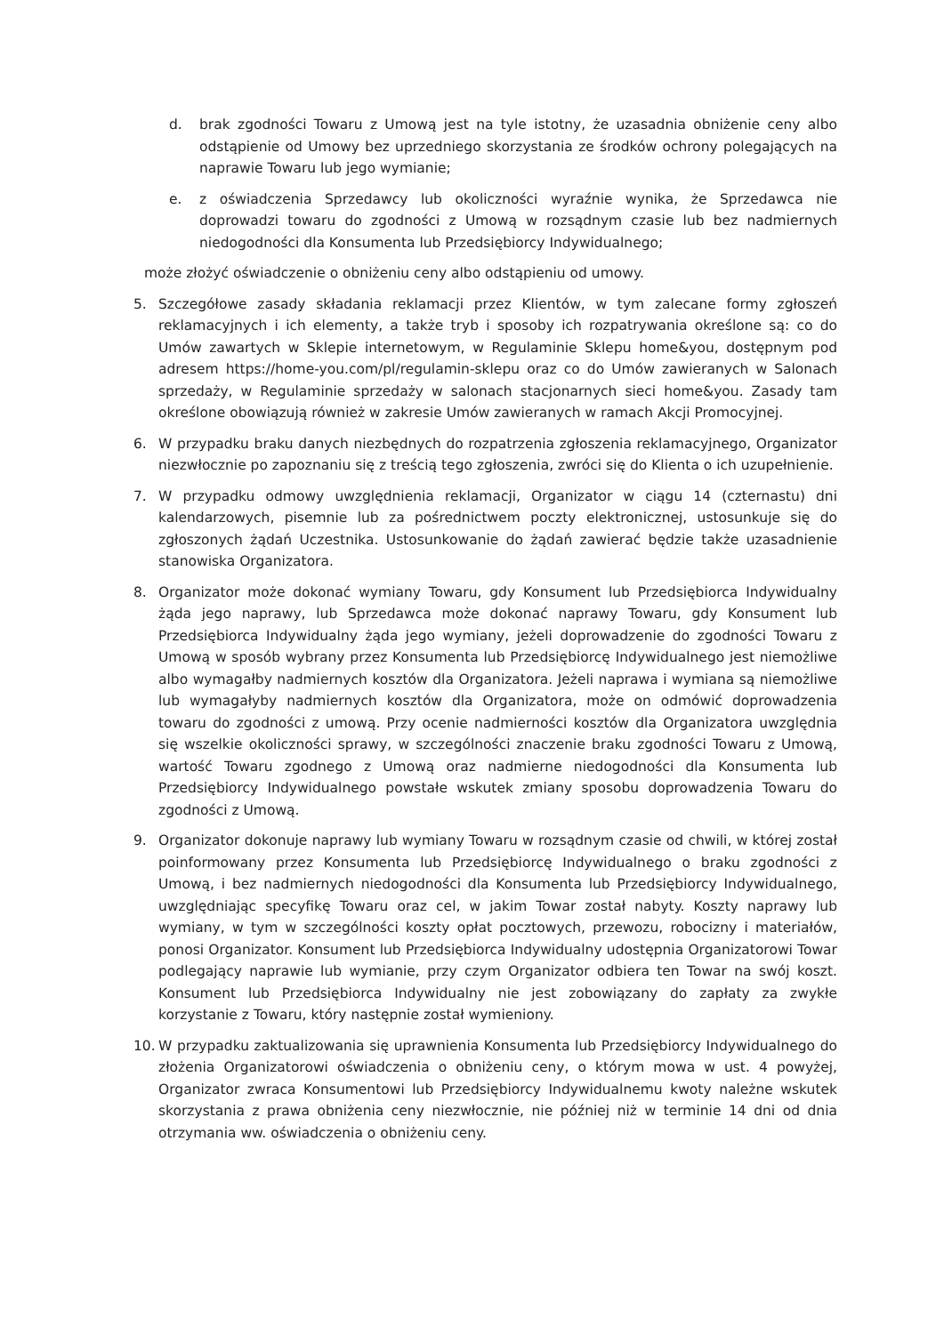d. brak zgodności Towaru z Umową jest na tyle istotny, że uzasadnia obniżenie ceny albo odstąpienie od Umowy bez uprzedniego skorzystania ze środków ochrony polegających na naprawie Towaru lub jego wymianie;
e. z oświadczenia Sprzedawcy lub okoliczności wyraźnie wynika, że Sprzedawca nie doprowadzi towaru do zgodności z Umową w rozsądnym czasie lub bez nadmiernych niedogodności dla Konsumenta lub Przedsiębiorcy Indywidualnego;
może złożyć oświadczenie o obniżeniu ceny albo odstąpieniu od umowy.
5. Szczegółowe zasady składania reklamacji przez Klientów, w tym zalecane formy zgłoszeń reklamacyjnych i ich elementy, a także tryb i sposoby ich rozpatrywania określone są: co do Umów zawartych w Sklepie internetowym, w Regulaminie Sklepu home&you, dostępnym pod adresem https://home-you.com/pl/regulamin-sklepu oraz co do Umów zawieranych w Salonach sprzedaży, w Regulaminie sprzedaży w salonach stacjonarnych sieci home&you. Zasady tam określone obowiązują również w zakresie Umów zawieranych w ramach Akcji Promocyjnej.
6. W przypadku braku danych niezbędnych do rozpatrzenia zgłoszenia reklamacyjnego, Organizator niezwłocznie po zapoznaniu się z treścią tego zgłoszenia, zwróci się do Klienta o ich uzupełnienie.
7. W przypadku odmowy uwzględnienia reklamacji, Organizator w ciągu 14 (czternastu) dni kalendarzowych, pisemnie lub za pośrednictwem poczty elektronicznej, ustosunkuje się do zgłoszonych żądań Uczestnika. Ustosunkowanie do żądań zawierać będzie także uzasadnienie stanowiska Organizatora.
8. Organizator może dokonać wymiany Towaru, gdy Konsument lub Przedsiębiorca Indywidualny żąda jego naprawy, lub Sprzedawca może dokonać naprawy Towaru, gdy Konsument lub Przedsiębiorca Indywidualny żąda jego wymiany, jeżeli doprowadzenie do zgodności Towaru z Umową w sposób wybrany przez Konsumenta lub Przedsiębiorcę Indywidualnego jest niemożliwe albo wymagałby nadmiernych kosztów dla Organizatora. Jeżeli naprawa i wymiana są niemożliwe lub wymagałyby nadmiernych kosztów dla Organizatora, może on odmówić doprowadzenia towaru do zgodności z umową. Przy ocenie nadmierności kosztów dla Organizatora uwzględnia się wszelkie okoliczności sprawy, w szczególności znaczenie braku zgodności Towaru z Umową, wartość Towaru zgodnego z Umową oraz nadmierne niedogodności dla Konsumenta lub Przedsiębiorcy Indywidualnego powstałe wskutek zmiany sposobu doprowadzenia Towaru do zgodności z Umową.
9. Organizator dokonuje naprawy lub wymiany Towaru w rozsądnym czasie od chwili, w której został poinformowany przez Konsumenta lub Przedsiębiorcę Indywidualnego o braku zgodności z Umową, i bez nadmiernych niedogodności dla Konsumenta lub Przedsiębiorcy Indywidualnego, uwzględniając specyfikę Towaru oraz cel, w jakim Towar został nabyty. Koszty naprawy lub wymiany, w tym w szczególności koszty opłat pocztowych, przewozu, robocizny i materiałów, ponosi Organizator. Konsument lub Przedsiębiorca Indywidualny udostępnia Organizatorowi Towar podlegający naprawie lub wymianie, przy czym Organizator odbiera ten Towar na swój koszt. Konsument lub Przedsiębiorca Indywidualny nie jest zobowiązany do zapłaty za zwykłe korzystanie z Towaru, który następnie został wymieniony.
10. W przypadku zaktualizowania się uprawnienia Konsumenta lub Przedsiębiorcy Indywidualnego do złożenia Organizatorowi oświadczenia o obniżeniu ceny, o którym mowa w ust. 4 powyżej, Organizator zwraca Konsumentowi lub Przedsiębiorcy Indywidualnemu kwoty należne wskutek skorzystania z prawa obniżenia ceny niezwłocznie, nie później niż w terminie 14 dni od dnia otrzymania ww. oświadczenia o obniżeniu ceny.